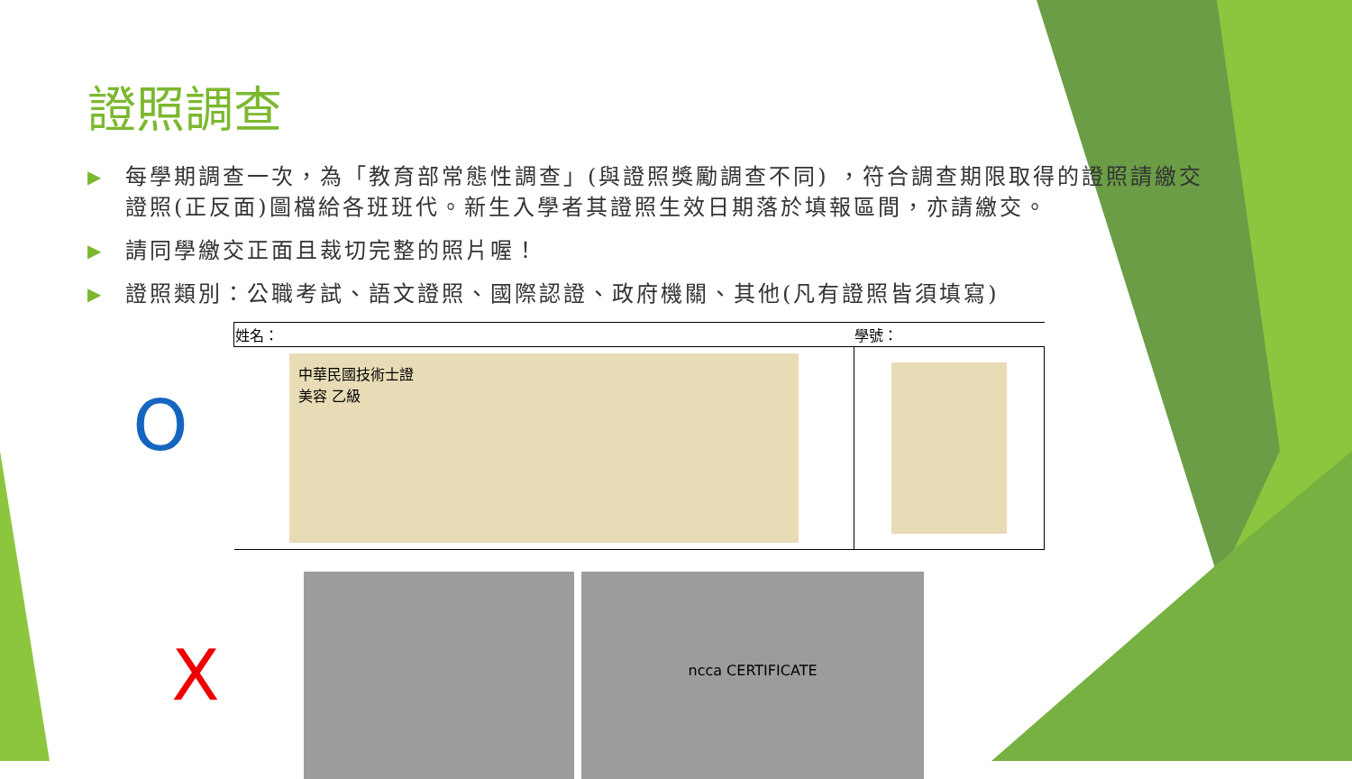證照調查
▶ 每學期調查一次，為「教育部常態性調查」(與證照獎勵調查不同) ，符合調查期限取得的證照請繳交證照(正反面)圖檔給各班班代。新生入學者其證照生效日期落於填報區間，亦請繳交。
▶ 請同學繳交正面且裁切完整的照片喔！
▶ 證照類別：公職考試、語文證照、國際認證、政府機關、其他(凡有證照皆須填寫)
O
| 姓名： | 學號： |
| 中華民國技術士證 美容 乙級 | |
X
ncca CERTIFICATE